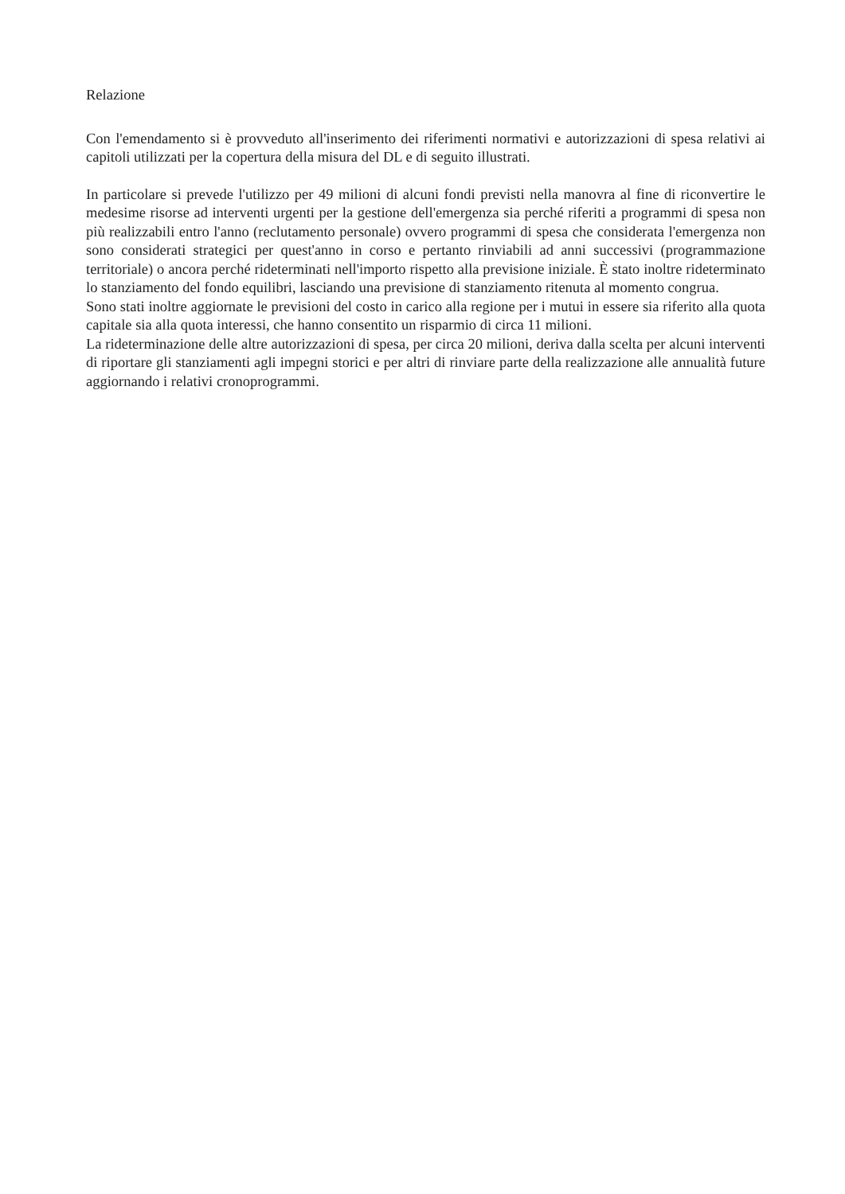Relazione
Con l'emendamento si è provveduto all'inserimento dei riferimenti normativi e autorizzazioni di spesa relativi ai capitoli utilizzati per la copertura della misura del DL e di seguito illustrati.
In particolare si prevede l'utilizzo per 49 milioni di alcuni fondi previsti nella manovra al fine di riconvertire le medesime risorse ad interventi urgenti per la gestione dell'emergenza sia perché riferiti a programmi di spesa non più realizzabili entro l'anno (reclutamento personale) ovvero programmi di spesa che considerata l'emergenza non sono considerati strategici per quest'anno in corso e pertanto rinviabili ad anni successivi (programmazione territoriale) o ancora perché rideterminati nell'importo rispetto alla previsione iniziale. È stato inoltre rideterminato lo stanziamento del fondo equilibri, lasciando una previsione di stanziamento ritenuta al momento congrua.
Sono stati inoltre aggiornate le previsioni del costo in carico alla regione per i mutui in essere sia riferito alla quota capitale sia alla quota interessi, che hanno consentito un risparmio di circa 11 milioni.
La rideterminazione delle altre autorizzazioni di spesa, per circa 20 milioni, deriva dalla scelta per alcuni interventi di riportare gli stanziamenti agli impegni storici e per altri di rinviare parte della realizzazione alle annualità future aggiornando i relativi cronoprogrammi.